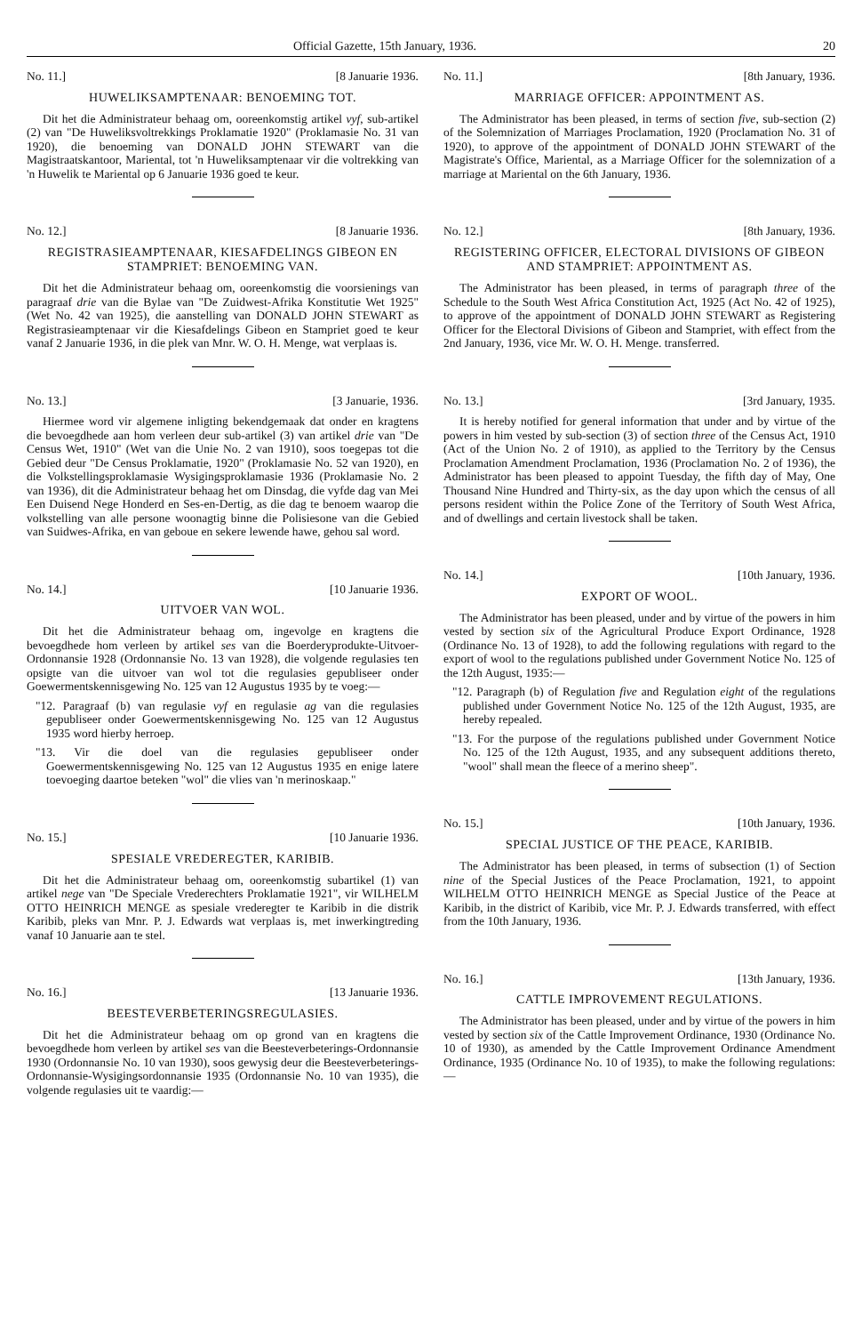Official Gazette, 15th January, 1936. 20
No. 11.] [8 Januarie 1936.
HUWELIKSAMPTENAAR: BENOEMING TOT.
Dit het die Administrateur behaag om, ooreenkomstig artikel vyf, sub-artikel (2) van "De Huweliksvoltrekkings Proklamatie 1920" (Proklamasie No. 31 van 1920), die benoeming van DONALD JOHN STEWART van die Magistraatskantoor, Mariental, tot 'n Huweliksamptenaar vir die voltrekking van 'n Huwelik te Mariental op 6 Januarie 1936 goed te keur.
No. 12.] [8 Januarie 1936.
REGISTRASIEAMPTENAAR, KIESAFDELINGS GIBEON EN STAMPRIET: BENOEMING VAN.
Dit het die Administrateur behaag om, ooreenkomstig die voorsienings van paragraaf drie van die Bylae van "De Zuidwest-Afrika Konstitutie Wet 1925" (Wet No. 42 van 1925), die aanstelling van DONALD JOHN STEWART as Registrasieamptenaar vir die Kiesafdelings Gibeon en Stampriet goed te keur vanaf 2 Januarie 1936, in die plek van Mnr. W. O. H. Menge, wat verplaas is.
No. 13.] [3 Januarie, 1936.
Hiermee word vir algemene inligting bekendgemaak dat onder en kragtens die bevoegdhede aan hom verleen deur sub-artikel (3) van artikel drie van "De Census Wet, 1910" (Wet van die Unie No. 2 van 1910), soos toegepas tot die Gebied deur "De Census Proklamatie, 1920" (Proklamasie No. 52 van 1920), en die Volkstellingsproklamasie Wysigingsproklamasie 1936 (Proklamasie No. 2 van 1936), dit die Administrateur behaag het om Dinsdag, die vyfde dag van Mei Een Duisend Nege Honderd en Ses-en-Dertig, as die dag te benoem waarop die volkstelling van alle persone woonagtig binne die Polisiesone van die Gebied van Suidwes-Afrika, en van geboue en sekere lewende hawe, gehou sal word.
No. 14.] [10 Januarie 1936.
UITVOER VAN WOL.
Dit het die Administrateur behaag om, ingevolge en kragtens die bevoegdhede hom verleen by artikel ses van die Boerderyprodukte-Uitvoer-Ordonnansie 1928 (Ordonnansie No. 13 van 1928), die volgende regulasies ten opsigte van die uitvoer van wol tot die regulasies gepubliseer onder Goewermentskennisgewing No. 125 van 12 Augustus 1935 by te voeg:—
"12. Paragraaf (b) van regulasie vyf en regulasie ag van die regulasies gepubliseer onder Goewermentskennisgewing No. 125 van 12 Augustus 1935 word hierby herroep.
"13. Vir die doel van die regulasies gepubliseer onder Goewermentskennisgewing No. 125 van 12 Augustus 1935 en enige latere toevoeging daartoe beteken "wol" die vlies van 'n merinoskaap."
No. 15.] [10 Januarie 1936.
SPESIALE VREDEREGTER, KARIBIB.
Dit het die Administrateur behaag om, ooreenkomstig subartikel (1) van artikel nege van "De Speciale Vrederechters Proklamatie 1921", vir WILHELM OTTO HEINRICH MENGE as spesiale vrederegter te Karibib in die distrik Karibib, pleks van Mnr. P. J. Edwards wat verplaas is, met inwerkingtreding vanaf 10 Januarie aan te stel.
No. 16.] [13 Januarie 1936.
BEESTEVERBETERINGSREGULASIES.
Dit het die Administrateur behaag om op grond van en kragtens die bevoegdhede hom verleen by artikel ses van die Beesteverbeterings-Ordonnansie 1930 (Ordonnansie No. 10 van 1930), soos gewysig deur die Beesteverbeterings-Ordonnansie-Wysigingsordonnansie 1935 (Ordonnansie No. 10 van 1935), die volgende regulasies uit te vaardig:—
No. 11.] [8th January, 1936.
MARRIAGE OFFICER: APPOINTMENT AS.
The Administrator has been pleased, in terms of section five, sub-section (2) of the Solemnization of Marriages Proclamation, 1920 (Proclamation No. 31 of 1920), to approve of the appointment of DONALD JOHN STEWART of the Magistrate's Office, Mariental, as a Marriage Officer for the solemnization of a marriage at Mariental on the 6th January, 1936.
No. 12.] [8th January, 1936.
REGISTERING OFFICER, ELECTORAL DIVISIONS OF GIBEON AND STAMPRIET: APPOINTMENT AS.
The Administrator has been pleased, in terms of paragraph three of the Schedule to the South West Africa Constitution Act, 1925 (Act No. 42 of 1925), to approve of the appointment of DONALD JOHN STEWART as Registering Officer for the Electoral Divisions of Gibeon and Stampriet, with effect from the 2nd January, 1936, vice Mr. W. O. H. Menge. transferred.
No. 13.] [3rd January, 1935.
It is hereby notified for general information that under and by virtue of the powers in him vested by sub-section (3) of section three of the Census Act, 1910 (Act of the Union No. 2 of 1910), as applied to the Territory by the Census Proclamation Amendment Proclamation, 1936 (Proclamation No. 2 of 1936), the Administrator has been pleased to appoint Tuesday, the fifth day of May, One Thousand Nine Hundred and Thirty-six, as the day upon which the census of all persons resident within the Police Zone of the Territory of South West Africa, and of dwellings and certain livestock shall be taken.
No. 14.] [10th January, 1936.
EXPORT OF WOOL.
The Administrator has been pleased, under and by virtue of the powers in him vested by section six of the Agricultural Produce Export Ordinance, 1928 (Ordinance No. 13 of 1928), to add the following regulations with regard to the export of wool to the regulations published under Government Notice No. 125 of the 12th August, 1935:—
"12. Paragraph (b) of Regulation five and Regulation eight of the regulations published under Government Notice No. 125 of the 12th August, 1935, are hereby repealed.
"13. For the purpose of the regulations published under Government Notice No. 125 of the 12th August, 1935, and any subsequent additions thereto, "wool" shall mean the fleece of a merino sheep".
No. 15.] [10th January, 1936.
SPECIAL JUSTICE OF THE PEACE, KARIBIB.
The Administrator has been pleased, in terms of subsection (1) of Section nine of the Special Justices of the Peace Proclamation, 1921, to appoint WILHELM OTTO HEINRICH MENGE as Special Justice of the Peace at Karibib, in the district of Karibib, vice Mr. P. J. Edwards transferred, with effect from the 10th January, 1936.
No. 16.] [13th January, 1936.
CATTLE IMPROVEMENT REGULATIONS.
The Administrator has been pleased, under and by virtue of the powers in him vested by section six of the Cattle Improvement Ordinance, 1930 (Ordinance No. 10 of 1930), as amended by the Cattle Improvement Ordinance Amendment Ordinance, 1935 (Ordinance No. 10 of 1935), to make the following regulations:—